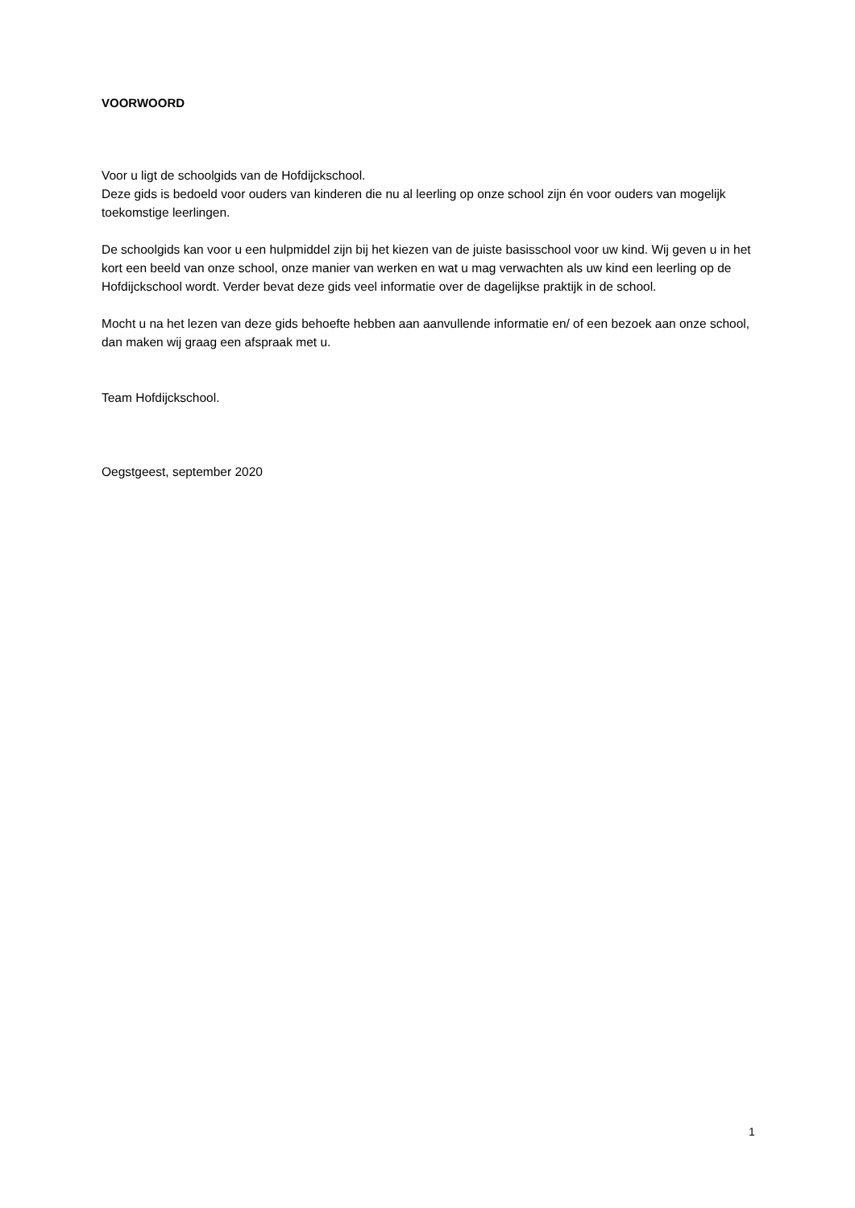VOORWOORD
Voor u ligt de schoolgids van de Hofdijckschool.
Deze gids is bedoeld voor ouders van kinderen die nu al leerling op onze school zijn én voor ouders van mogelijk toekomstige leerlingen.
De schoolgids kan voor u een hulpmiddel zijn bij het kiezen van de juiste basisschool voor uw kind. Wij geven u in het kort een beeld van onze school, onze manier van werken en wat u mag verwachten als uw kind een leerling op de Hofdijckschool wordt. Verder bevat deze gids veel informatie over de dagelijkse praktijk in de school.
Mocht u na het lezen van deze gids behoefte hebben aan aanvullende informatie en/ of een bezoek aan onze school, dan maken wij graag een afspraak met u.
Team Hofdijckschool.
Oegstgeest, september 2020
1